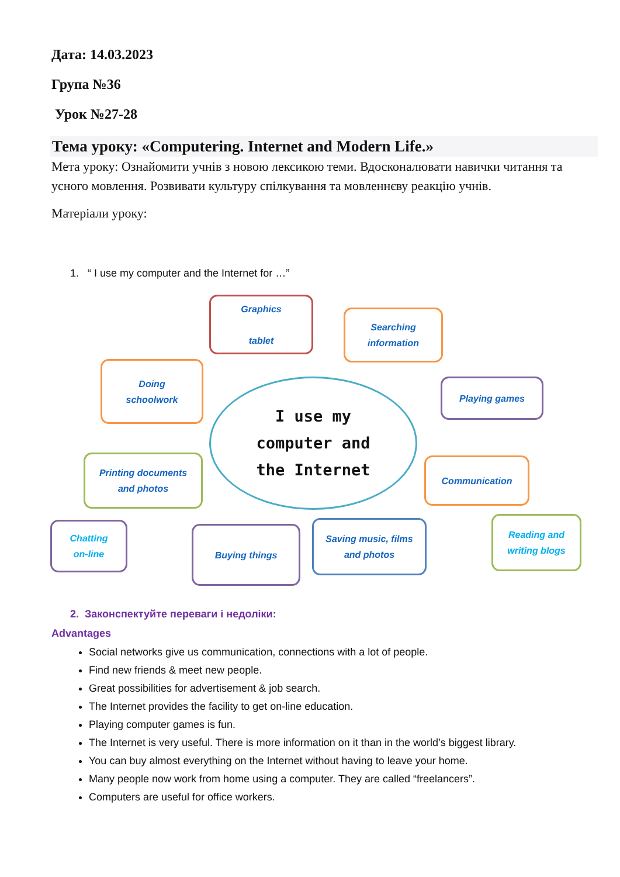Дата: 14.03.2023
Група №36
Урок №27-28
Тема уроку: «Computering. Internet and Modern Life.»
Мета уроку: Ознайомити учнів з новою лексикою теми. Вдосконалювати навички читання та усного мовлення. Розвивати культуру спілкування та мовленнєву реакцію учнів.
Матеріали уроку:
1. “ I use my computer and the Internet for …”
Graphics
tablet
Searching
information
Doing
schoolwork
Playing games
I use my
computer and
the Internet
Printing documents
and photos
Communication
Chatting
on-line
Buying things
Saving music, films
and photos
Reading and
writing blogs
2. Законспектуйте переваги і недоліки:
Advantages
Social networks give us communication, connections with a lot of people.
Find new friends & meet new people.
Great possibilities for advertisement & job search.
The Internet provides the facility to get on-line education.
Playing computer games is fun.
The Internet is very useful. There is more information on it than in the world’s biggest library.
You can buy almost everything on the Internet without having to leave your home.
Many people now work from home using a computer. They are called “freelancers”.
Computers are useful for office workers.